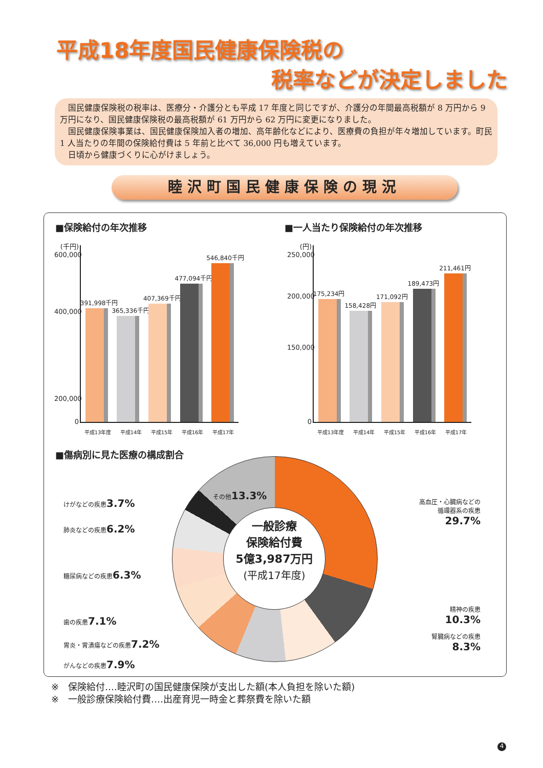平成18年度国民健康保険税の
税率などが決定しました
国民健康保険税の税率は、医療分・介護分とも平成 17 年度と同じですが、介護分の年間最高税額が 8 万円から 9 万円になり、国民健康保険税の最高税額が 61 万円から 62 万円に変更になりました。
国民健康保険事業は、国民健康保険加入者の増加、高年齢化などにより、医療費の負担が年々増加しています。町民 1 人当たりの年間の保険給付費は 5 年前と比べて 36,000 円も増えています。
日頃から健康づくりに心がけましょう。
睦沢町国民健康保険の現況
■保険給付の年次推移
(千円)
600,000
400,000
200,000
0
391,998千円
365,336千円
407,369千円
477,094千円
546,840千円
平成13年度 平成14年 平成15年 平成16年 平成17年
■一人当たり保険給付の年次推移
(円)
250,000
200,000
150,000
0
175,234円
158,428円
171,092円
189,473円
211,461円
平成13年度 平成14年 平成15年 平成16年 平成17年
■傷病別に見た医療の構成割合
一般診療
保険給付費
5億3,987万円
(平成17年度)
その他13.3%
けがなどの疾患3.7%
肺炎などの疾患6.2%
糖尿病などの疾患6.3%
歯の疾患7.1%
胃炎・胃潰瘍などの疾患7.2%
がんなどの疾患7.9%
高血圧・心臓病などの
循環器系の疾患
29.7%
精神の疾患
10.3%
腎臓病などの疾患
8.3%
※　保険給付‥‥睦沢町の国民健康保険が支出した額(本人負担を除いた額)
※　一般診療保険給付費‥‥出産育児一時金と葬祭費を除いた額
4